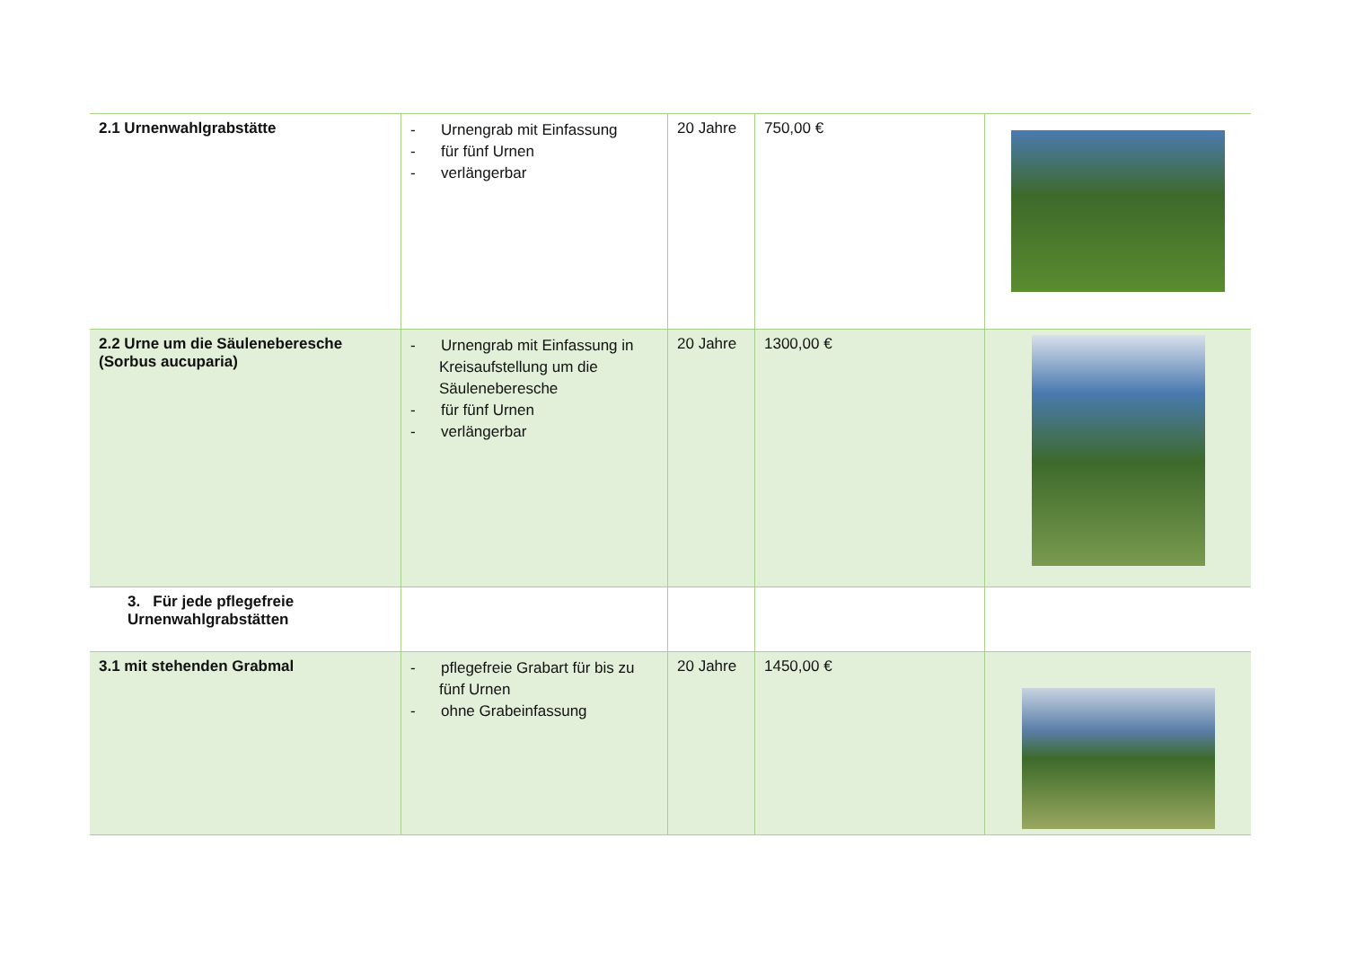| 2.1 Urnenwahlgrabstätte | - Urnengrab mit Einfassung - für fünf Urnen - verlängerbar | 20 Jahre | 750,00 € | |
| 2.2 Urne um die Säuleneberesche (Sorbus aucuparia) | - Urnengrab mit Einfassung in Kreisaufstellung um die Säuleneberesche - für fünf Urnen - verlängerbar | 20 Jahre | 1300,00 € | |
| 3. Für jede pflegefreie Urnenwahlgrabstätten | | | | |
| 3.1 mit stehenden Grabmal | - pflegefreie Grabart für bis zu fünf Urnen - ohne Grabeinfassung | 20 Jahre | 1450,00 € | |